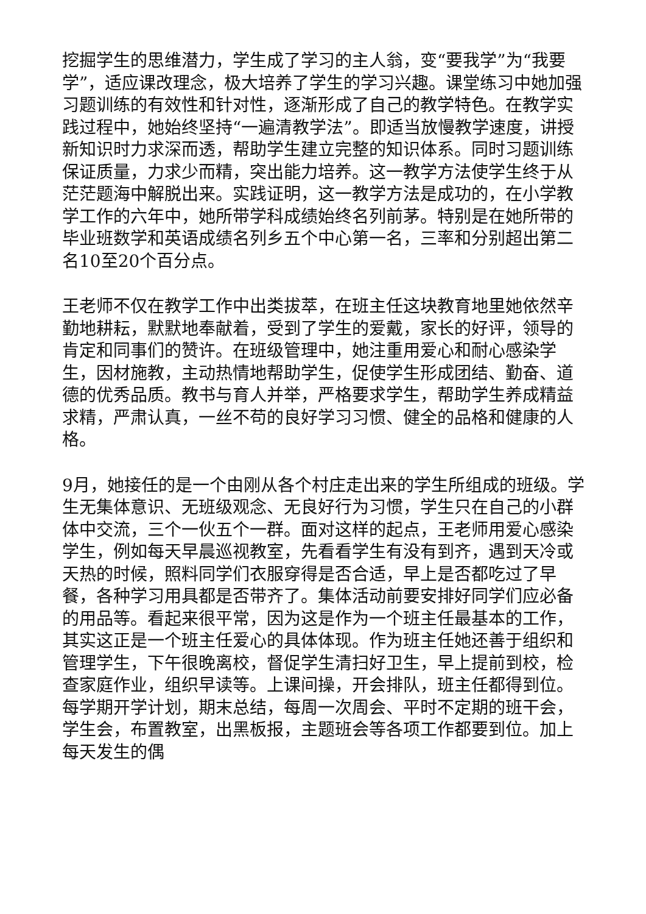挖掘学生的思维潜力，学生成了学习的主人翁，变“要我学”为“我要学”，适应课改理念，极大培养了学生的学习兴趣。课堂练习中她加强习题训练的有效性和针对性，逐渐形成了自己的教学特色。在教学实践过程中，她始终坚持“一遍清教学法”。即适当放慢教学速度，讲授新知识时力求深而透，帮助学生建立完整的知识体系。同时习题训练保证质量，力求少而精，突出能力培养。这一教学方法使学生终于从茫茫题海中解脱出来。实践证明，这一教学方法是成功的，在小学教学工作的六年中，她所带学科成绩始终名列前茅。特别是在她所带的毕业班数学和英语成绩名列乡五个中心第一名，三率和分别超出第二名10至20个百分点。
王老师不仅在教学工作中出类拔萃，在班主任这块教育地里她依然辛勤地耕耘，默默地奉献着，受到了学生的爱戴，家长的好评，领导的肯定和同事们的赞许。在班级管理中，她注重用爱心和耐心感染学生，因材施教，主动热情地帮助学生，促使学生形成团结、勤奋、道德的优秀品质。教书与育人并举，严格要求学生，帮助学生养成精益求精，严肃认真，一丝不苟的良好学习习惯、健全的品格和健康的人格。
9月，她接任的是一个由刚从各个村庄走出来的学生所组成的班级。学生无集体意识、无班级观念、无良好行为习惯，学生只在自己的小群体中交流，三个一伙五个一群。面对这样的起点，王老师用爱心感染学生，例如每天早晨巡视教室，先看看学生有没有到齐，遇到天冷或天热的时候，照料同学们衣服穿得是否合适，早上是否都吃过了早餐，各种学习用具都是否带齐了。集体活动前要安排好同学们应必备的用品等。看起来很平常，因为这是作为一个班主任最基本的工作，其实这正是一个班主任爱心的具体体现。作为班主任她还善于组织和管理学生，下午很晚离校，督促学生清扫好卫生，早上提前到校，检查家庭作业，组织早读等。上课间操，开会排队，班主任都得到位。每学期开学计划，期末总结，每周一次周会、平时不定期的班干会，学生会，布置教室，出黑板报，主题班会等各项工作都要到位。加上每天发生的偶